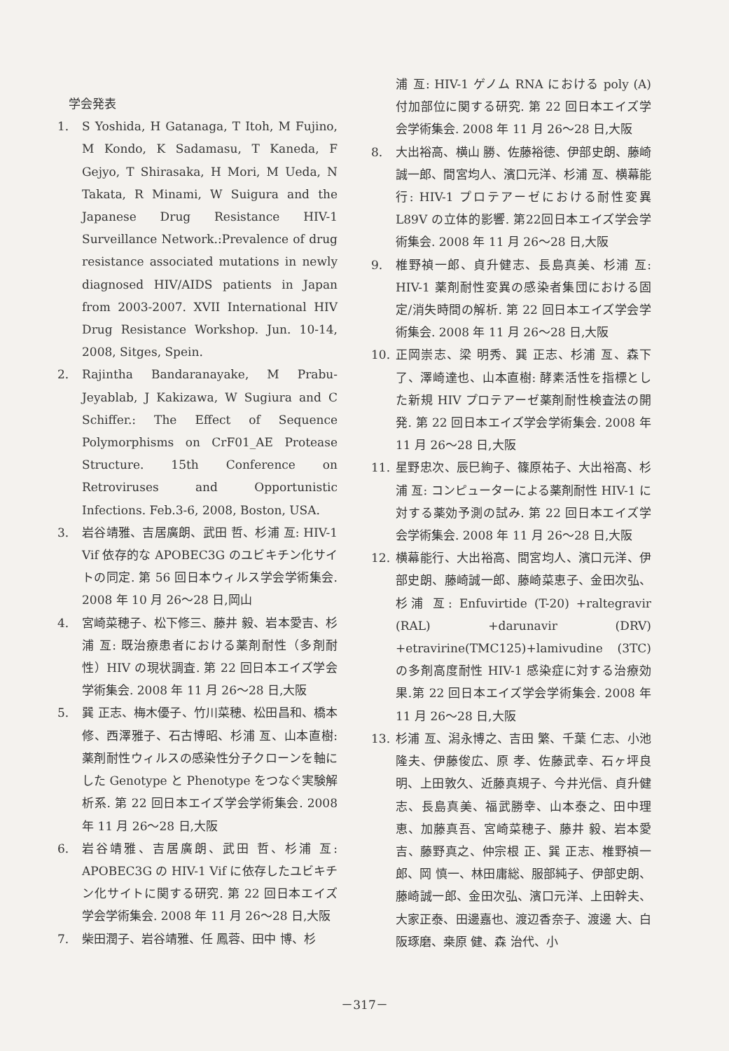学会発表
1. S Yoshida, H Gatanaga, T Itoh, M Fujino, M Kondo, K Sadamasu, T Kaneda, F Gejyo, T Shirasaka, H Mori, M Ueda, N Takata, R Minami, W Suigura and the Japanese Drug Resistance HIV-1 Surveillance Network.:Prevalence of drug resistance associated mutations in newly diagnosed HIV/AIDS patients in Japan from 2003-2007. XVII International HIV Drug Resistance Workshop. Jun. 10-14, 2008, Sitges, Spein.
2. Rajintha Bandaranayake, M Prabu-Jeyablab, J Kakizawa, W Sugiura and C Schiffer.: The Effect of Sequence Polymorphisms on CrF01_AE Protease Structure. 15th Conference on Retroviruses and Opportunistic Infections. Feb.3-6, 2008, Boston, USA.
3. 岩谷靖雅、吉居廣朗、武田 哲、杉浦 亙: HIV-1 Vif 依存的な APOBEC3G のユビキチン化サイトの同定. 第 56 回日本ウィルス学会学術集会. 2008 年 10 月 26～28 日,岡山
4. 宮崎菜穂子、松下修三、藤井 毅、岩本愛吉、杉浦 亙: 既治療患者における薬剤耐性（多剤耐性）HIV の現状調査. 第 22 回日本エイズ学会学術集会. 2008 年 11 月 26～28 日,大阪
5. 巽 正志、梅木優子、竹川菜穂、松田昌和、橋本 修、西澤雅子、石古博昭、杉浦 亙、山本直樹: 薬剤耐性ウィルスの感染性分子クローンを軸にした Genotype と Phenotype をつなぐ実験解析系. 第 22 回日本エイズ学会学術集会. 2008 年 11 月 26～28 日,大阪
6. 岩谷靖雅、吉居廣朗、武田 哲、杉浦 亙: APOBEC3G の HIV-1 Vif に依存したユビキチン化サイトに関する研究. 第 22 回日本エイズ学会学術集会. 2008 年 11 月 26～28 日,大阪
7. 柴田潤子、岩谷靖雅、任 鳳蓉、田中 博、杉
浦 亙: HIV-1 ゲノム RNA における poly (A) 付加部位に関する研究. 第 22 回日本エイズ学会学術集会. 2008 年 11 月 26～28 日,大阪
8. 大出裕高、横山 勝、佐藤裕徳、伊部史朗、藤崎誠一郎、間宮均人、濱口元洋、杉浦 亙、横幕能行: HIV-1 プロテアーゼにおける耐性変異 L89V の立体的影響. 第22回日本エイズ学会学術集会. 2008 年 11 月 26～28 日,大阪
9. 椎野禎一郎、貞升健志、長島真美、杉浦 亙: HIV-1 薬剤耐性変異の感染者集団における固定/消失時間の解析. 第 22 回日本エイズ学会学術集会. 2008 年 11 月 26～28 日,大阪
10. 正岡崇志、梁 明秀、巽 正志、杉浦 亙、森下 了、澤崎達也、山本直樹: 酵素活性を指標とした新規 HIV プロテアーゼ薬剤耐性検査法の開発. 第 22 回日本エイズ学会学術集会. 2008 年 11 月 26～28 日,大阪
11. 星野忠次、辰巳絢子、篠原祐子、大出裕高、杉浦 亙: コンピューターによる薬剤耐性 HIV-1 に対する薬効予測の試み. 第 22 回日本エイズ学会学術集会. 2008 年 11 月 26～28 日,大阪
12. 横幕能行、大出裕高、間宮均人、濱口元洋、伊部史朗、藤崎誠一郎、藤崎菜恵子、金田次弘、杉浦 亙: Enfuvirtide (T-20) +raltegravir (RAL) +darunavir (DRV) +etravirine(TMC125)+lamivudine (3TC) の多剤高度耐性 HIV-1 感染症に対する治療効果.第 22 回日本エイズ学会学術集会. 2008 年 11 月 26～28 日,大阪
13. 杉浦 亙、潟永博之、吉田 繁、千葉 仁志、小池隆夫、伊藤俊広、原 孝、佐藤武幸、石ヶ坪良明、上田敦久、近藤真規子、今井光信、貞升健志、長島真美、福武勝幸、山本泰之、田中理恵、加藤真吾、宮崎菜穂子、藤井 毅、岩本愛吉、藤野真之、仲宗根 正、巽 正志、椎野禎一郎、岡 慎一、林田庸総、服部純子、伊部史朗、藤崎誠一郎、金田次弘、濱口元洋、上田幹夫、大家正泰、田邊嘉也、渡辺香奈子、渡邊 大、白阪琢磨、桒原 健、森 治代、小
－317－